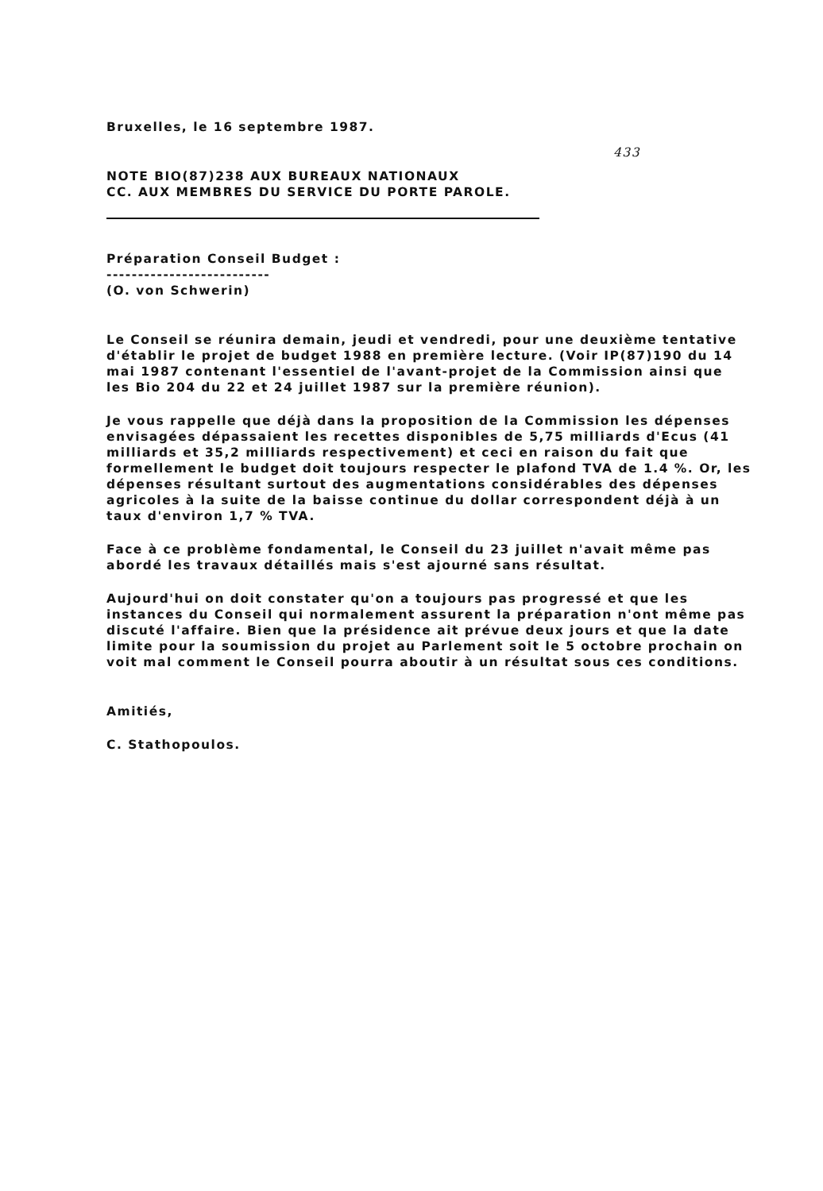Bruxelles, le 16 septembre 1987.
433
NOTE BIO(87)238 AUX BUREAUX NATIONAUX
CC. AUX MEMBRES DU SERVICE DU PORTE PAROLE.
Préparation Conseil Budget :
--------------------------
(O. von Schwerin)
Le Conseil se réunira demain, jeudi et vendredi, pour une deuxième tentative d'établir le projet de budget 1988 en première lecture. (Voir IP(87)190 du 14 mai 1987 contenant l'essentiel de l'avant-projet de la Commission ainsi que les Bio 204 du 22 et 24 juillet 1987 sur la première réunion).
Je vous rappelle que déjà dans la proposition de la Commission les dépenses envisagées dépassaient les recettes disponibles de 5,75 milliards d'Ecus (41 milliards et 35,2 milliards respectivement) et ceci en raison du fait que formellement le budget doit toujours respecter le plafond TVA de 1.4 %. Or, les dépenses résultant surtout des augmentations considérables des dépenses agricoles à la suite de la baisse continue du dollar correspondent déjà à un taux d'environ 1,7 % TVA.
Face à ce problème fondamental, le Conseil du 23 juillet n'avait même pas abordé les travaux détaillés mais s'est ajourné sans résultat.
Aujourd'hui on doit constater qu'on a toujours pas progressé et que les instances du Conseil qui normalement assurent la préparation n'ont même pas discuté l'affaire. Bien que la présidence ait prévue deux jours et que la date limite pour la soumission du projet au Parlement soit le 5 octobre prochain on voit mal comment le Conseil pourra aboutir à un résultat sous ces conditions.
Amitiés,
C. Stathopoulos.